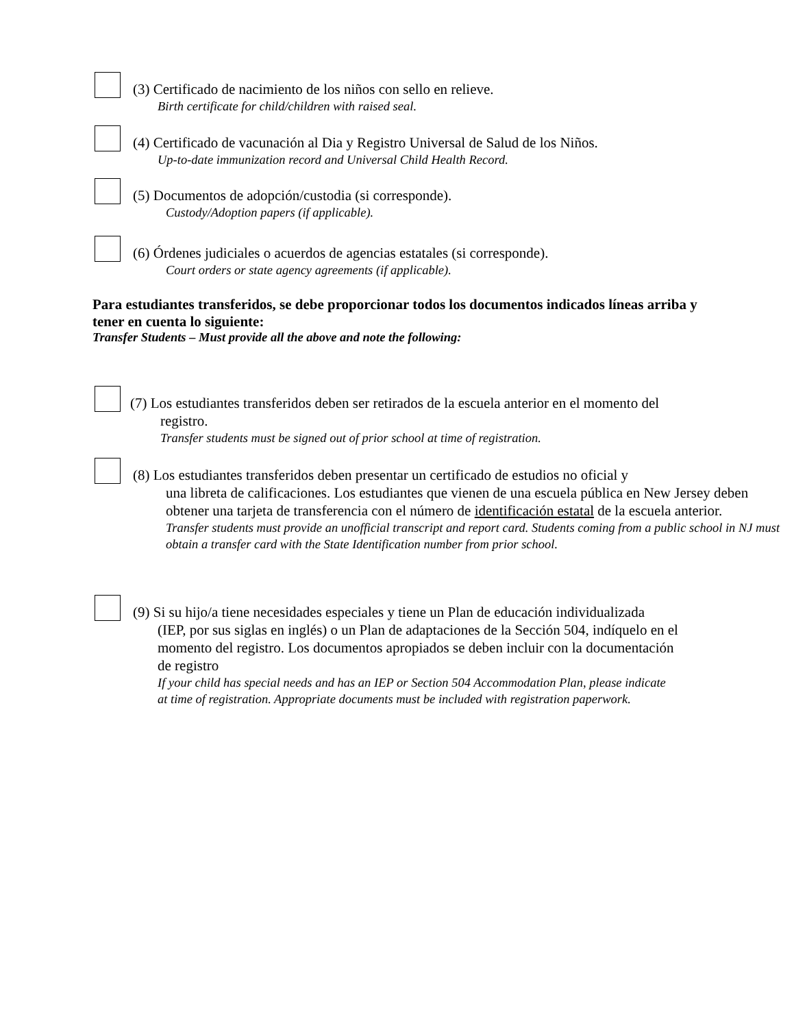(3) Certificado de nacimiento de los niños con sello en relieve.
Birth certificate for child/children with raised seal.
(4) Certificado de vacunación al Dia y Registro Universal de Salud de los Niños.
Up-to-date immunization record and Universal Child Health Record.
(5) Documentos de adopción/custodia (si corresponde).
Custody/Adoption papers (if applicable).
(6) Órdenes judiciales o acuerdos de agencias estatales (si corresponde).
Court orders or state agency agreements (if applicable).
Para estudiantes transferidos, se debe proporcionar todos los documentos indicados líneas arriba y tener en cuenta lo siguiente:
Transfer Students – Must provide all the above and note the following:
(7) Los estudiantes transferidos deben ser retirados de la escuela anterior en el momento del
registro.
Transfer students must be signed out of prior school at time of registration.
(8) Los estudiantes transferidos deben presentar un certificado de estudios no oficial y
una libreta de calificaciones. Los estudiantes que vienen de una escuela pública en New Jersey deben obtener una tarjeta de transferencia con el número de identificación estatal de la escuela anterior.
Transfer students must provide an unofficial transcript and report card. Students coming from a public school in NJ must obtain a transfer card with the State Identification number from prior school.
(9) Si su hijo/a tiene necesidades especiales y tiene un Plan de educación individualizada
(IEP, por sus siglas en inglés) o un Plan de adaptaciones de la Sección 504, indíquelo en el momento del registro. Los documentos apropiados se deben incluir con la documentación de registro
If your child has special needs and has an IEP or Section 504 Accommodation Plan, please indicate at time of registration. Appropriate documents must be included with registration paperwork.